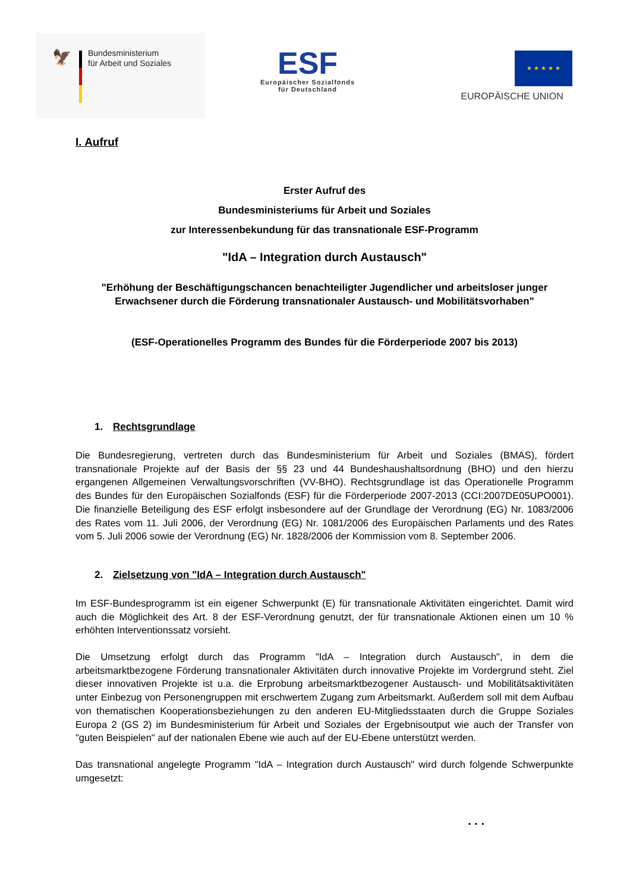🦅
Bundesministerium
für Arbeit und Soziales
ESF
Europäischer Sozialfonds
für Deutschland
★ ★ ★ ★ ★
EUROPÄISCHE UNION
I. Aufruf
Erster Aufruf des
Bundesministeriums für Arbeit und Soziales
zur Interessenbekundung für das transnationale ESF-Programm
"IdA – Integration durch Austausch"
"Erhöhung der Beschäftigungschancen benachteiligter Jugendlicher und arbeitsloser junger Erwachsener durch die Förderung transnationaler Austausch- und Mobilitätsvorhaben"
(ESF-Operationelles Programm des Bundes für die Förderperiode 2007 bis 2013)
1. Rechtsgrundlage
Die Bundesregierung, vertreten durch das Bundesministerium für Arbeit und Soziales (BMAS), fördert transnationale Projekte auf der Basis der §§ 23 und 44 Bundeshaushaltsordnung (BHO) und den hierzu ergangenen Allgemeinen Verwaltungsvorschriften (VV-BHO). Rechtsgrundlage ist das Operationelle Programm des Bundes für den Europäischen Sozialfonds (ESF) für die Förderperiode 2007-2013 (CCI:2007DE05UPO001). Die finanzielle Beteiligung des ESF erfolgt insbesondere auf der Grundlage der Verordnung (EG) Nr. 1083/2006 des Rates vom 11. Juli 2006, der Verordnung (EG) Nr. 1081/2006 des Europäischen Parlaments und des Rates vom 5. Juli 2006 sowie der Verordnung (EG) Nr. 1828/2006 der Kommission vom 8. September 2006.
2. Zielsetzung von "IdA – Integration durch Austausch"
Im ESF-Bundesprogramm ist ein eigener Schwerpunkt (E) für transnationale Aktivitäten eingerichtet. Damit wird auch die Möglichkeit des Art. 8 der ESF-Verordnung genutzt, der für transnationale Aktionen einen um 10 % erhöhten Interventionssatz vorsieht.
Die Umsetzung erfolgt durch das Programm "IdA – Integration durch Austausch", in dem die arbeitsmarktbezogene Förderung transnationaler Aktivitäten durch innovative Projekte im Vordergrund steht. Ziel dieser innovativen Projekte ist u.a. die Erprobung arbeitsmarktbezogener Austausch- und Mobilitätsaktivitäten unter Einbezug von Personengruppen mit erschwertem Zugang zum Arbeitsmarkt. Außerdem soll mit dem Aufbau von thematischen Kooperationsbeziehungen zu den anderen EU-Mitgliedsstaaten durch die Gruppe Soziales Europa 2 (GS 2) im Bundesministerium für Arbeit und Soziales der Ergebnisoutput wie auch der Transfer von "guten Beispielen" auf der nationalen Ebene wie auch auf der EU-Ebene unterstützt werden.
Das transnational angelegte Programm "IdA – Integration durch Austausch" wird durch folgende Schwerpunkte umgesetzt:
. . .